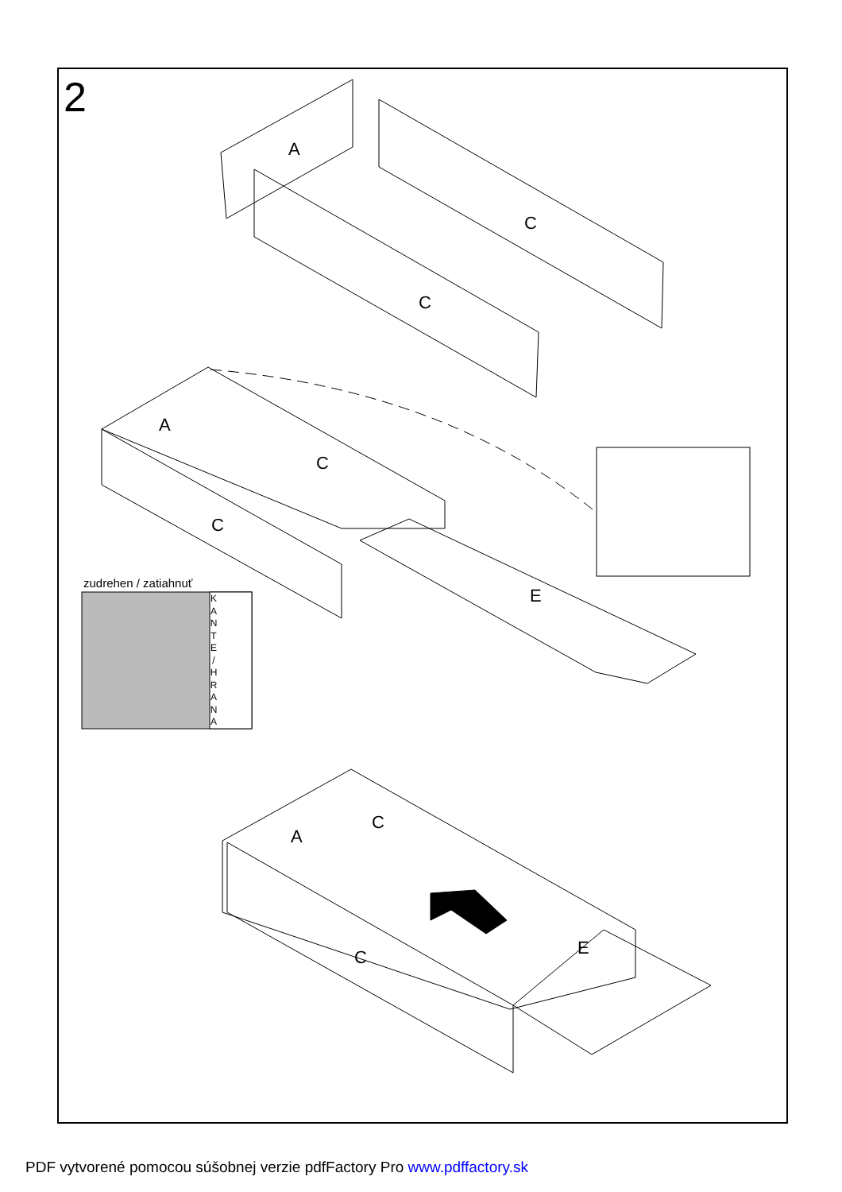2
A
C
C
A
C
C
E
C
A
C E
zudrehen / zatiahnuť
K A N T E / H R A N A
PDF vytvorené pomocou súšobnej verzie pdfFactory Pro www.pdffactory.sk